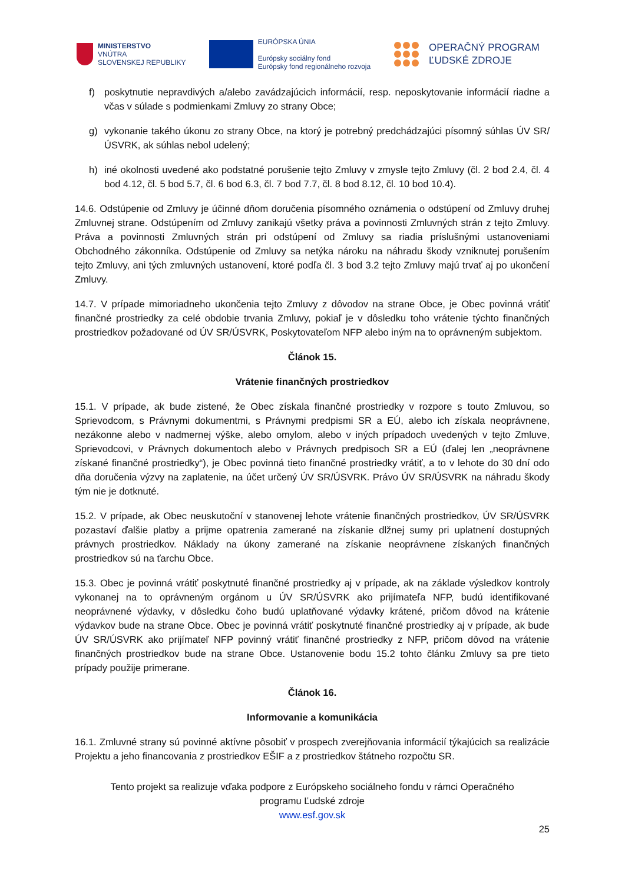MINISTERSTVO
VNÚTRA
SLOVENSKEJ REPUBLIKY
EURÓPSKA ÚNIA
Európsky sociálny fond
Európsky fond regionálneho rozvoja
OPERAČNÝ PROGRAM
ĽUDSKÉ ZDROJE
f) poskytnutie nepravdivých a/alebo zavádzajúcich informácií, resp. neposkytovanie informácií riadne a včas v súlade s podmienkami Zmluvy zo strany Obce;
g) vykonanie takého úkonu zo strany Obce, na ktorý je potrebný predchádzajúci písomný súhlas ÚV SR/ÚSVRK, ak súhlas nebol udelený;
h) iné okolnosti uvedené ako podstatné porušenie tejto Zmluvy v zmysle tejto Zmluvy (čl. 2 bod 2.4, čl. 4 bod 4.12, čl. 5 bod 5.7, čl. 6 bod 6.3, čl. 7 bod 7.7, čl. 8 bod 8.12, čl. 10 bod 10.4).
14.6. Odstúpenie od Zmluvy je účinné dňom doručenia písomného oznámenia o odstúpení od Zmluvy druhej Zmluvnej strane. Odstúpením od Zmluvy zanikajú všetky práva a povinnosti Zmluvných strán z tejto Zmluvy. Práva a povinnosti Zmluvných strán pri odstúpení od Zmluvy sa riadia príslušnými ustanoveniami Obchodného zákonníka. Odstúpenie od Zmluvy sa netýka nároku na náhradu škody vzniknutej porušením tejto Zmluvy, ani tých zmluvných ustanovení, ktoré podľa čl. 3 bod 3.2 tejto Zmluvy majú trvať aj po ukončení Zmluvy.
14.7. V prípade mimoriadneho ukončenia tejto Zmluvy z dôvodov na strane Obce, je Obec povinná vrátiť finančné prostriedky za celé obdobie trvania Zmluvy, pokiaľ je v dôsledku toho vrátenie týchto finančných prostriedkov požadované od ÚV SR/ÚSVRK, Poskytovateľom NFP alebo iným na to oprávneným subjektom.
Článok 15.
Vrátenie finančných prostriedkov
15.1. V prípade, ak bude zistené, že Obec získala finančné prostriedky v rozpore s touto Zmluvou, so Sprievodcom, s Právnymi dokumentmi, s Právnymi predpismi SR a EÚ, alebo ich získala neoprávnene, nezákonne alebo v nadmernej výške, alebo omylom, alebo v iných prípadoch uvedených v tejto Zmluve, Sprievodcovi, v Právnych dokumentoch alebo v Právnych predpisoch SR a EÚ (ďalej len „neoprávnene získané finančné prostriedky“), je Obec povinná tieto finančné prostriedky vrátiť, a to v lehote do 30 dní odo dňa doručenia výzvy na zaplatenie, na účet určený ÚV SR/ÚSVRK. Právo ÚV SR/ÚSVRK na náhradu škody tým nie je dotknuté.
15.2. V prípade, ak Obec neuskutoční v stanovenej lehote vrátenie finančných prostriedkov, ÚV SR/ÚSVRK pozastaví ďalšie platby a prijme opatrenia zamerané na získanie dlžnej sumy pri uplatnení dostupných právnych prostriedkov. Náklady na úkony zamerané na získanie neoprávnene získaných finančných prostriedkov sú na ťarchu Obce.
15.3. Obec je povinná vrátiť poskytnuté finančné prostriedky aj v prípade, ak na základe výsledkov kontroly vykonanej na to oprávneným orgánom u ÚV SR/ÚSVRK ako prijímateľa NFP, budú identifikované neoprávnené výdavky, v dôsledku čoho budú uplatňované výdavky krátené, pričom dôvod na krátenie výdavkov bude na strane Obce. Obec je povinná vrátiť poskytnuté finančné prostriedky aj v prípade, ak bude ÚV SR/ÚSVRK ako prijímateľ NFP povinný vrátiť finančné prostriedky z NFP, pričom dôvod na vrátenie finančných prostriedkov bude na strane Obce. Ustanovenie bodu 15.2 tohto článku Zmluvy sa pre tieto prípady použije primerane.
Článok 16.
Informovanie a komunikácia
16.1. Zmluvné strany sú povinné aktívne pôsobiť v prospech zverejňovania informácií týkajúcich sa realizácie Projektu a jeho financovania z prostriedkov EŠIF a z prostriedkov štátneho rozpočtu SR.
Tento projekt sa realizuje vďaka podpore z Európskeho sociálneho fondu v rámci Operačného
programu Ľudské zdroje
www.esf.gov.sk
25